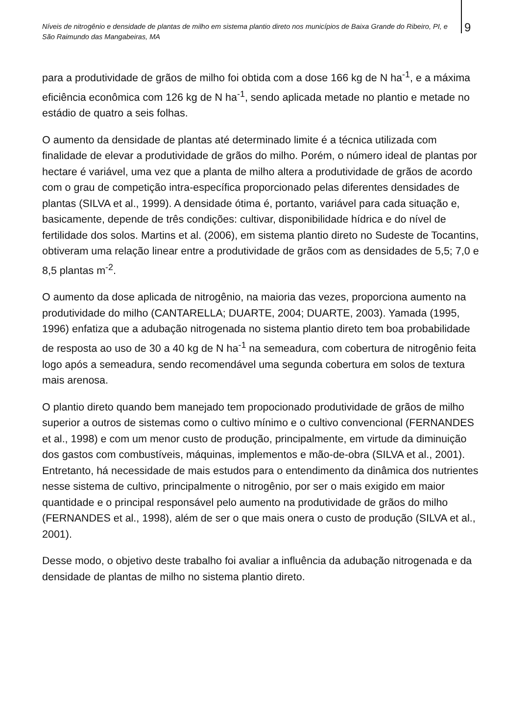Níveis de nitrogênio e densidade de plantas de milho em sistema plantio direto nos municípios de Baixa Grande do Ribeiro, PI, e São Raimundo das Mangabeiras, MA
9
para a produtividade de grãos de milho foi obtida com a dose 166 kg de N ha<sup>-1</sup>, e a máxima eficiência econômica com 126 kg de N ha<sup>-1</sup>, sendo aplicada metade no plantio e metade no estádio de quatro a seis folhas.
O aumento da densidade de plantas até determinado limite é a técnica utilizada com finalidade de elevar a produtividade de grãos do milho. Porém, o número ideal de plantas por hectare é variável, uma vez que a planta de milho altera a produtividade de grãos de acordo com o grau de competição intra-específica proporcionado pelas diferentes densidades de plantas (SILVA et al., 1999). A densidade ótima é, portanto, variável para cada situação e, basicamente, depende de três condições: cultivar, disponibilidade hídrica e do nível de fertilidade dos solos. Martins et al. (2006), em sistema plantio direto no Sudeste de Tocantins, obtiveram uma relação linear entre a produtividade de grãos com as densidades de 5,5; 7,0 e 8,5 plantas m<sup>-2</sup>.
O aumento da dose aplicada de nitrogênio, na maioria das vezes, proporciona aumento na produtividade do milho (CANTARELLA; DUARTE, 2004; DUARTE, 2003). Yamada (1995, 1996) enfatiza que a adubação nitrogenada no sistema plantio direto tem boa probabilidade de resposta ao uso de 30 a 40 kg de N ha<sup>-1</sup> na semeadura, com cobertura de nitrogênio feita logo após a semeadura, sendo recomendável uma segunda cobertura em solos de textura mais arenosa.
O plantio direto quando bem manejado tem propocionado produtividade de grãos de milho superior a outros de sistemas como o cultivo mínimo e o cultivo convencional (FERNANDES et al., 1998) e com um menor custo de produção, principalmente, em virtude da diminuição dos gastos com combustíveis, máquinas, implementos e mão-de-obra (SILVA et al., 2001). Entretanto, há necessidade de mais estudos para o entendimento da dinâmica dos nutrientes nesse sistema de cultivo, principalmente o nitrogênio, por ser o mais exigido em maior quantidade e o principal responsável pelo aumento na produtividade de grãos do milho (FERNANDES et al., 1998), além de ser o que mais onera o custo de produção (SILVA et al., 2001).
Desse modo, o objetivo deste trabalho foi avaliar a influência da adubação nitrogenada e da densidade de plantas de milho no sistema plantio direto.